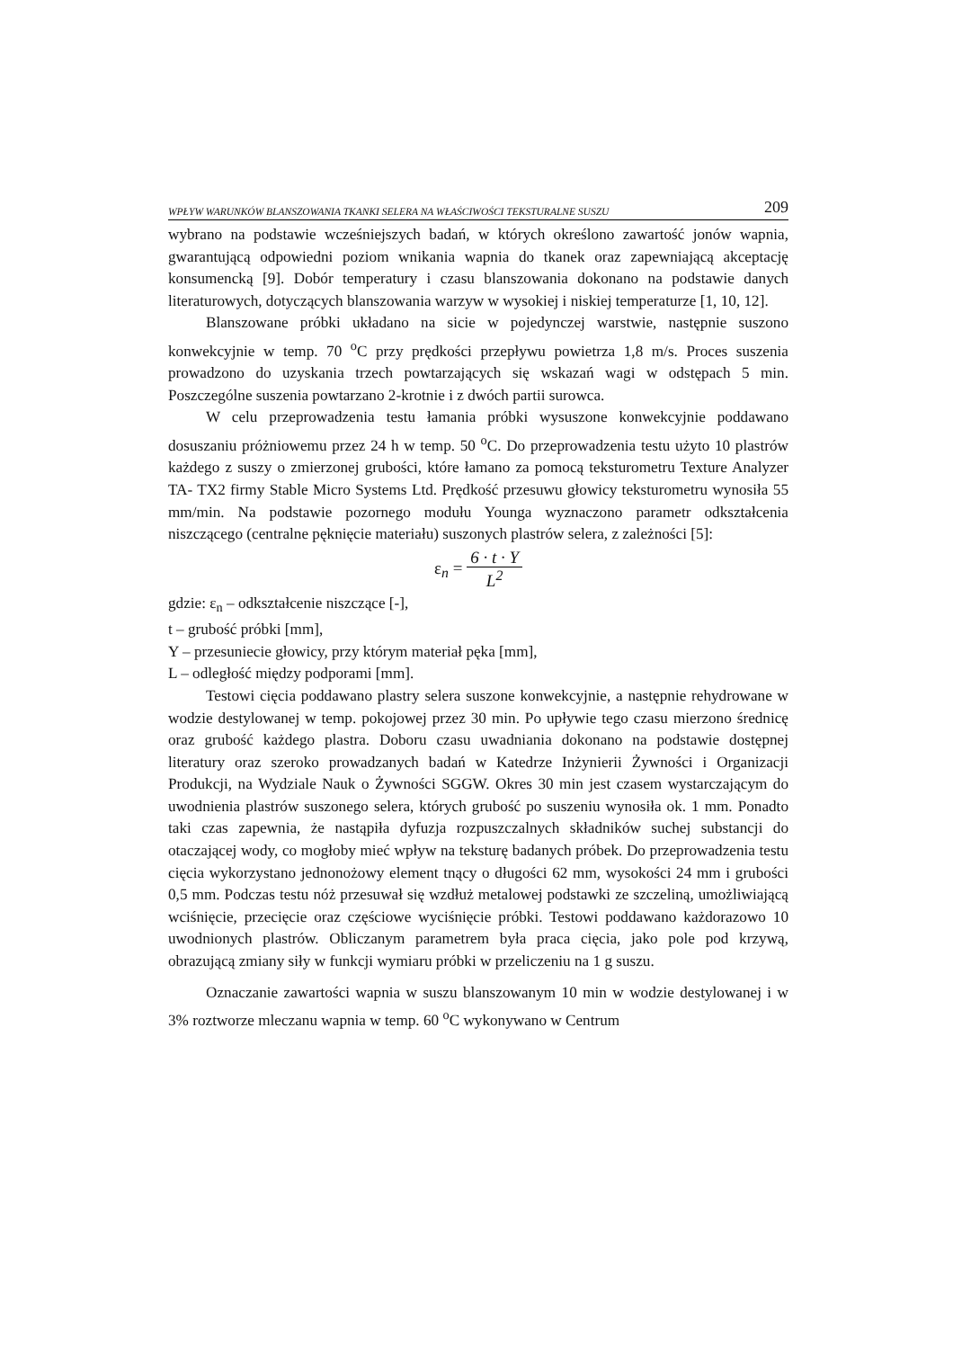WPŁYW WARUNKÓW BLANSZOWANIA TKANKI SELERA NA WŁAŚCIWOŚCI TEKSTURALNE SUSZU 209
wybrano na podstawie wcześniejszych badań, w których określono zawartość jonów wapnia, gwarantującą odpowiedni poziom wnikania wapnia do tkanek oraz zapewniającą akceptację konsumencką [9]. Dobór temperatury i czasu blanszowania dokonano na podstawie danych literaturowych, dotyczących blanszowania warzyw w wysokiej i niskiej temperaturze [1, 10, 12].
Blanszowane próbki układano na sicie w pojedynczej warstwie, następnie suszono konwekcyjnie w temp. 70 <sup>o</sup>C przy prędkości przepływu powietrza 1,8 m/s. Proces suszenia prowadzono do uzyskania trzech powtarzających się wskazań wagi w odstępach 5 min. Poszczególne suszenia powtarzano 2-krotnie i z dwóch partii surowca.
W celu przeprowadzenia testu łamania próbki wysuszone konwekcyjnie poddawano dosuszaniu próżniowemu przez 24 h w temp. 50 <sup>o</sup>C. Do przeprowadzenia testu użyto 10 plastrów każdego z suszy o zmierzonej grubości, które łamano za pomocą teksturometru Texture Analyzer TA- TX2 firmy Stable Micro Systems Ltd. Prędkość przesuwu głowicy teksturometru wynosiła 55 mm/min. Na podstawie pozornego modułu Younga wyznaczono parametr odkształcenia niszczącego (centralne pęknięcie materiału) suszonych plastrów selera, z zależności [5]:
ε<sub>n</sub> = 6 · t · Y
L<sup>2</sup>
gdzie: ε<sub>n</sub> – odkształcenie niszczące [-],
t – grubość próbki [mm],
Y – przesuniecie głowicy, przy którym materiał pęka [mm],
L – odległość między podporami [mm].
Testowi cięcia poddawano plastry selera suszone konwekcyjnie, a następnie rehydrowane w wodzie destylowanej w temp. pokojowej przez 30 min. Po upływie tego czasu mierzono średnicę oraz grubość każdego plastra. Doboru czasu uwadniania dokonano na podstawie dostępnej literatury oraz szeroko prowadzanych badań w Katedrze Inżynierii Żywności i Organizacji Produkcji, na Wydziale Nauk o Żywności SGGW. Okres 30 min jest czasem wystarczającym do uwodnienia plastrów suszonego selera, których grubość po suszeniu wynosiła ok. 1 mm. Ponadto taki czas zapewnia, że nastąpiła dyfuzja rozpuszczalnych składników suchej substancji do otaczającej wody, co mogłoby mieć wpływ na teksturę badanych próbek. Do przeprowadzenia testu cięcia wykorzystano jednonożowy element tnący o długości 62 mm, wysokości 24 mm i grubości 0,5 mm. Podczas testu nóż przesuwał się wzdłuż metalowej podstawki ze szczeliną, umożliwiającą wciśnięcie, przecięcie oraz częściowe wyciśnięcie próbki. Testowi poddawano każdorazowo 10 uwodnionych plastrów. Obliczanym parametrem była praca cięcia, jako pole pod krzywą, obrazującą zmiany siły w funkcji wymiaru próbki w przeliczeniu na 1 g suszu.
Oznaczanie zawartości wapnia w suszu blanszowanym 10 min w wodzie destylowanej i w 3% roztworze mleczanu wapnia w temp. 60 <sup>o</sup>C wykonywano w Centrum